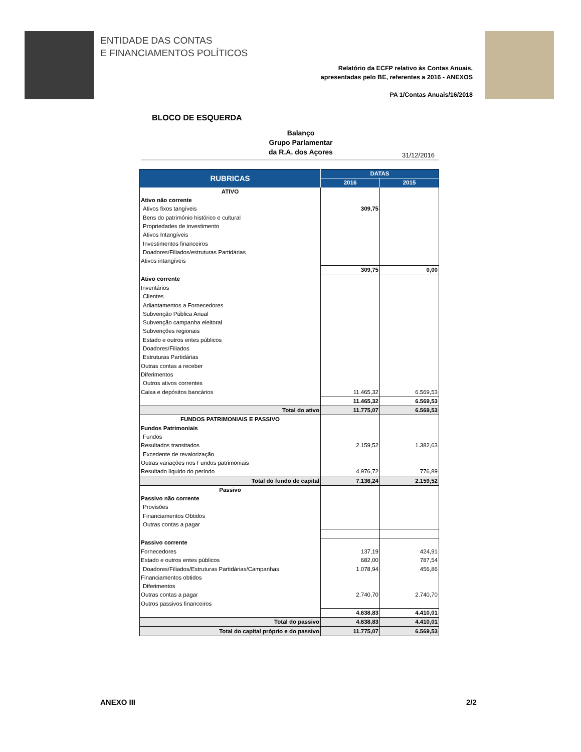ENTIDADE DAS CONTAS
E FINANCIAMENTOS POLÍTICOS
Relatório da ECFP relativo às Contas Anuais,
apresentadas pelo BE, referentes a 2016 - ANEXOS
PA 1/Contas Anuais/16/2018
BLOCO DE ESQUERDA
Balanço
Grupo Parlamentar
da R.A. dos Açores
31/12/2016
| RUBRICAS | DATAS | |
| --- | --- | --- |
| | 2016 | 2015 |
| ATIVO | | |
| Ativo não corrente | | |
| Ativos fixos tangíveis | 309,75 | |
| Bens do património histórico e cultural | | |
| Propriedades de investimento | | |
| Ativos Intangíveis | | |
| Investimentos financeiros | | |
| Doadores/Filiados/estruturas Partidárias | | |
| Ativos intangíveis | | |
| | 309,75 | 0,00 |
| Ativo corrente | | |
| Inventários | | |
| Clientes | | |
| Adiantamentos a Fornecedores | | |
| Subvenção Pública Anual | | |
| Subvenção campanha eleitoral | | |
| Subvenções regionais | | |
| Estado e outros entes públicos | | |
| Doadores/Filiados | | |
| Estruturas Partidárias | | |
| Outras contas a receber | | |
| Diferimentos | | |
| Outros ativos correntes | | |
| Caixa e depósitos bancários | 11.465,32 | 6.569,53 |
| | 11.465,32 | 6.569,53 |
| Total do ativo | 11.775,07 | 6.569,53 |
| FUNDOS PATRIMONIAIS E PASSIVO | | |
| Fundos Patrimoniais | | |
| Fundos | | |
| Resultados transitados | 2.159,52 | 1.382,63 |
| Excedente de revalorização | | |
| Outras variações nos Fundos patrimoniais | | |
| Resultado líquido do período | 4.976,72 | 776,89 |
| Total do fundo de capital | 7.136,24 | 2.159,52 |
| Passivo | | |
| Passivo não corrente | | |
| Provisões | | |
| Financiamentos Obtidos | | |
| Outras contas a pagar | | |
| Passivo corrente | | |
| Fornecedores | 137,19 | 424,91 |
| Estado e outros entes públicos | 682,00 | 787,54 |
| Doadores/Filiados/Estruturas Partidárias/Campanhas | 1.078,94 | 456,86 |
| Financiamentos obtidos | | |
| Diferimentos | | |
| Outras contas a pagar | 2.740,70 | 2.740,70 |
| Outros passivos financeiros | | |
| | 4.638,83 | 4.410,01 |
| Total do passivo | 4.638,83 | 4.410,01 |
| Total do capital próprio e do passivo | 11.775,07 | 6.569,53 |
ANEXO III 2/2